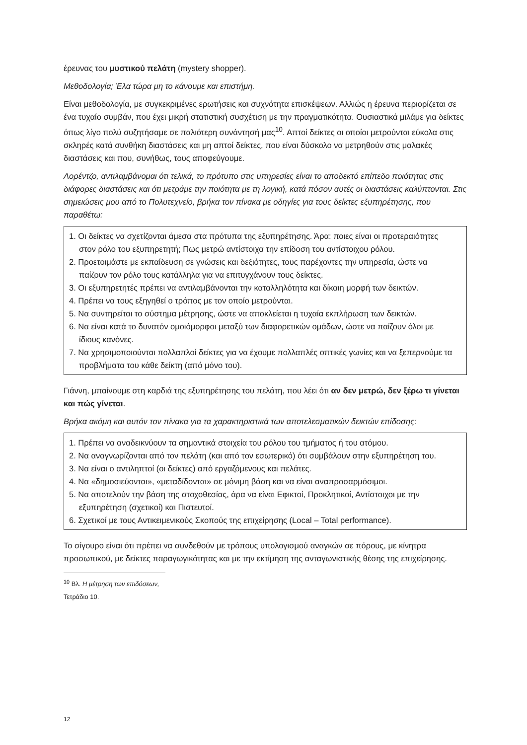έρευνας του μυστικού πελάτη (mystery shopper).
Μεθοδολογία; Έλα τώρα μη το κάνουμε και επιστήμη.
Είναι μεθοδολογία, με συγκεκριμένες ερωτήσεις και συχνότητα επισκέψεων. Αλλιώς η έρευνα περιορίζεται σε ένα τυχαίο συμβάν, που έχει μικρή στατιστική συσχέτιση με την πραγματικότητα. Ουσιαστικά μιλάμε για δείκτες όπως λίγο πολύ συζητήσαμε σε παλιότερη συνάντησή μας<sup>10</sup>. Απτοί δείκτες οι οποίοι μετρούνται εύκολα στις σκληρές κατά συνθήκη διαστάσεις και μη απτοί δείκτες, που είναι δύσκολο να μετρηθούν στις μαλακές διαστάσεις και που, συνήθως, τους αποφεύγουμε.
Λορέντζο, αντιλαμβάνομαι ότι τελικά, το πρότυπο στις υπηρεσίες είναι το αποδεκτό επίπεδο ποιότητας στις διάφορες διαστάσεις και ότι μετράμε την ποιότητα με τη λογική, κατά πόσον αυτές οι διαστάσεις καλύπτονται. Στις σημειώσεις μου από το Πολυτεχνείο, βρήκα τον πίνακα με οδηγίες για τους δείκτες εξυπηρέτησης, που παραθέτω:
1. Οι δείκτες να σχετίζονται άμεσα στα πρότυπα της εξυπηρέτησης. Άρα: ποιες είναι οι προτεραιότητες στον ρόλο του εξυπηρετητή; Πως μετρώ αντίστοιχα την επίδοση του αντίστοιχου ρόλου.
2. Προετοιμάστε με εκπαίδευση σε γνώσεις και δεξιότητες, τους παρέχοντες την υπηρεσία, ώστε να παίζουν τον ρόλο τους κατάλληλα για να επιτυγχάνουν τους δείκτες.
3. Οι εξυπηρετητές πρέπει να αντιλαμβάνονται την καταλληλότητα και δίκαιη μορφή των δεικτών.
4. Πρέπει να τους εξηγηθεί ο τρόπος με τον οποίο μετρούνται.
5. Να συντηρείται το σύστημα μέτρησης, ώστε να αποκλείεται η τυχαία εκπλήρωση των δεικτών.
6. Να είναι κατά το δυνατόν ομοιόμορφοι μεταξύ των διαφορετικών ομάδων, ώστε να παίζουν όλοι με ίδιους κανόνες.
7. Να χρησιμοποιούνται πολλαπλοί δείκτες για να έχουμε πολλαπλές οπτικές γωνίες και να ξεπερνούμε τα προβλήματα του κάθε δείκτη (από μόνο του).
Γιάννη, μπαίνουμε στη καρδιά της εξυπηρέτησης του πελάτη, που λέει ότι αν δεν μετρώ, δεν ξέρω τι γίνεται και πώς γίνεται.
Βρήκα ακόμη και αυτόν τον πίνακα για τα χαρακτηριστικά των αποτελεσματικών δεικτών επίδοσης:
1. Πρέπει να αναδεικνύουν τα σημαντικά στοιχεία του ρόλου του τμήματος ή του ατόμου.
2. Να αναγνωρίζονται από τον πελάτη (και από τον εσωτερικό) ότι συμβάλουν στην εξυπηρέτηση του.
3. Να είναι ο αντιληπτοί (οι δείκτες) από εργαζόμενους και πελάτες.
4. Να «δημοσιεύονται», «μεταδίδονται» σε μόνιμη βάση και να είναι αναπροσαρμόσιμοι.
5. Να αποτελούν την βάση της στοχοθεσίας, άρα να είναι Εφικτοί, Προκλητικοί, Αντίστοιχοι με την εξυπηρέτηση (σχετικοί) και Πιστευτοί.
6. Σχετικοί με τους Αντικειμενικούς Σκοπούς της επιχείρησης (Local – Total performance).
Το σίγουρο είναι ότι πρέπει να συνδεθούν με τρόπους υπολογισμού αναγκών σε πόρους, με κίνητρα προσωπικού, με δείκτες παραγωγικότητας και με την εκτίμηση της ανταγωνιστικής θέσης της επιχείρησης.
<sup>10</sup> Βλ. Η μέτρηση των επιδόσεων, Τετράδιο 10.
12